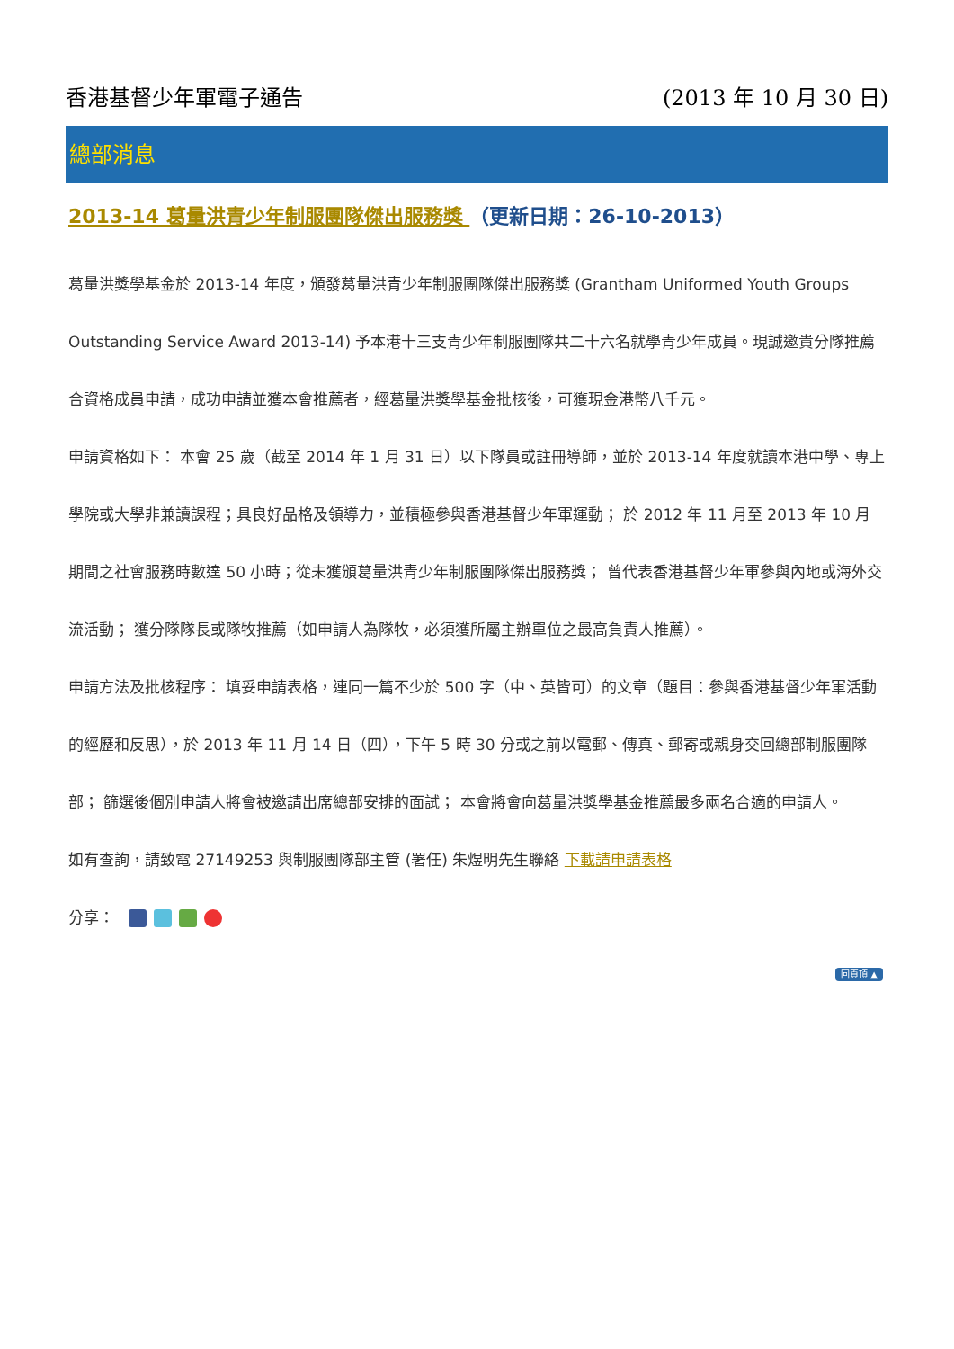香港基督少年軍電子通告 (2013 年 10 月 30 日)
總部消息
2013-14 葛量洪青少年制服團隊傑出服務獎 （更新日期：26-10-2013）
葛量洪獎學基金於 2013-14 年度，頒發葛量洪青少年制服團隊傑出服務獎 (Grantham Uniformed Youth Groups Outstanding Service Award 2013-14) 予本港十三支青少年制服團隊共二十六名就學青少年成員。現誠邀貴分隊推薦合資格成員申請，成功申請並獲本會推薦者，經葛量洪獎學基金批核後，可獲現金港幣八千元。
申請資格如下： 本會 25 歲（截至 2014 年 1 月 31 日）以下隊員或註冊導師，並於 2013-14 年度就讀本港中學、專上學院或大學非兼讀課程；具良好品格及領導力，並積極參與香港基督少年軍運動； 於 2012 年 11 月至 2013 年 10 月期間之社會服務時數達 50 小時；從未獲頒葛量洪青少年制服團隊傑出服務獎； 曾代表香港基督少年軍參與內地或海外交流活動； 獲分隊隊長或隊牧推薦（如申請人為隊牧，必須獲所屬主辦單位之最高負責人推薦）。
申請方法及批核程序： 填妥申請表格，連同一篇不少於 500 字（中、英皆可）的文章（題目：參與香港基督少年軍活動的經歷和反思），於 2013 年 11 月 14 日（四），下午 5 時 30 分或之前以電郵、傳真、郵寄或親身交回總部制服團隊部； 篩選後個別申請人將會被邀請出席總部安排的面試； 本會將會向葛量洪獎學基金推薦最多兩名合適的申請人。
如有查詢，請致電 27149253 與制服團隊部主管 (署任) 朱煜明先生聯絡 下載請申請表格
分享：
回頁頂 ▲